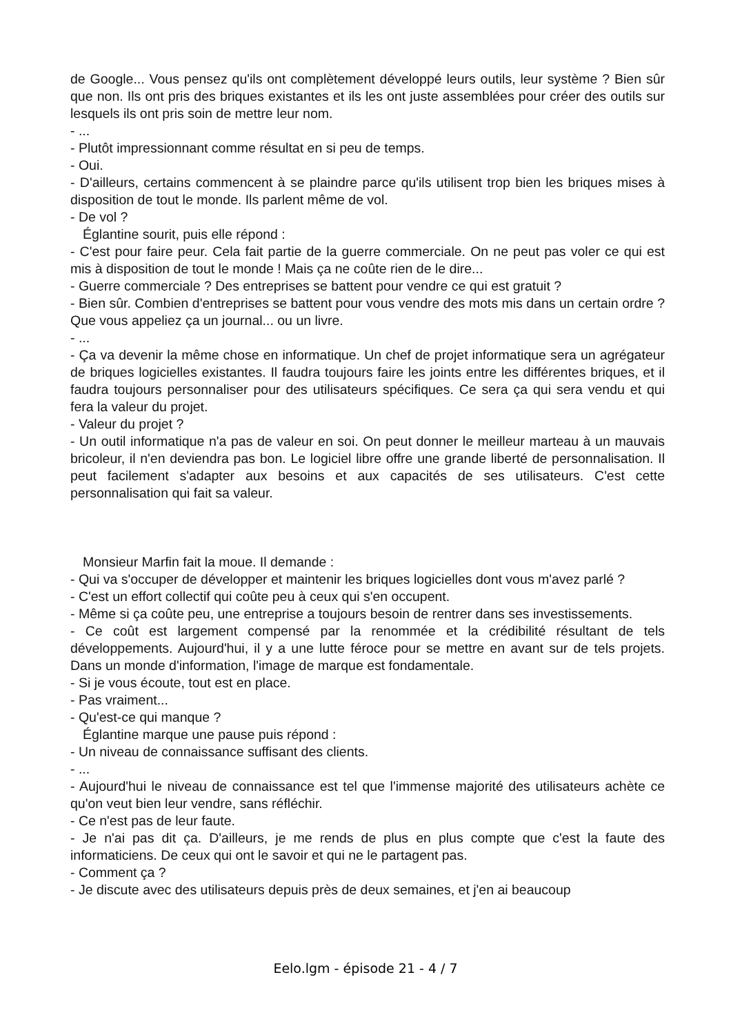de Google... Vous pensez qu'ils ont complètement développé leurs outils, leur système ? Bien sûr que non. Ils ont pris des briques existantes et ils les ont juste assemblées pour créer des outils sur lesquels ils ont pris soin de mettre leur nom.
- ...
- Plutôt impressionnant comme résultat en si peu de temps.
- Oui.
- D'ailleurs, certains commencent à se plaindre parce qu'ils utilisent trop bien les briques mises à disposition de tout le monde. Ils parlent même de vol.
- De vol ?
Églantine sourit, puis elle répond :
- C'est pour faire peur. Cela fait partie de la guerre commerciale. On ne peut pas voler ce qui est mis à disposition de tout le monde ! Mais ça ne coûte rien de le dire...
- Guerre commerciale ? Des entreprises se battent pour vendre ce qui est gratuit ?
- Bien sûr. Combien d'entreprises se battent pour vous vendre des mots mis dans un certain ordre ? Que vous appeliez ça un journal... ou un livre.
- ...
- Ça va devenir la même chose en informatique. Un chef de projet informatique sera un agrégateur de briques logicielles existantes. Il faudra toujours faire les joints entre les différentes briques, et il faudra toujours personnaliser pour des utilisateurs spécifiques. Ce sera ça qui sera vendu et qui fera la valeur du projet.
- Valeur du projet ?
- Un outil informatique n'a pas de valeur en soi. On peut donner le meilleur marteau à un mauvais bricoleur, il n'en deviendra pas bon. Le logiciel libre offre une grande liberté de personnalisation. Il peut facilement s'adapter aux besoins et aux capacités de ses utilisateurs. C'est cette personnalisation qui fait sa valeur.
Monsieur Marfin fait la moue. Il demande :
- Qui va s'occuper de développer et maintenir les briques logicielles dont vous m'avez parlé ?
- C'est un effort collectif qui coûte peu à ceux qui s'en occupent.
- Même si ça coûte peu, une entreprise a toujours besoin de rentrer dans ses investissements.
- Ce coût est largement compensé par la renommée et la crédibilité résultant de tels développements. Aujourd'hui, il y a une lutte féroce pour se mettre en avant sur de tels projets. Dans un monde d'information, l'image de marque est fondamentale.
- Si je vous écoute, tout est en place.
- Pas vraiment...
- Qu'est-ce qui manque ?
Églantine marque une pause puis répond :
- Un niveau de connaissance suffisant des clients.
- ...
- Aujourd'hui le niveau de connaissance est tel que l'immense majorité des utilisateurs achète ce qu'on veut bien leur vendre, sans réfléchir.
- Ce n'est pas de leur faute.
- Je n'ai pas dit ça. D'ailleurs, je me rends de plus en plus compte que c'est la faute des informaticiens. De ceux qui ont le savoir et qui ne le partagent pas.
- Comment ça ?
- Je discute avec des utilisateurs depuis près de deux semaines, et j'en ai beaucoup
Eelo.lgm - épisode 21 - 4 / 7